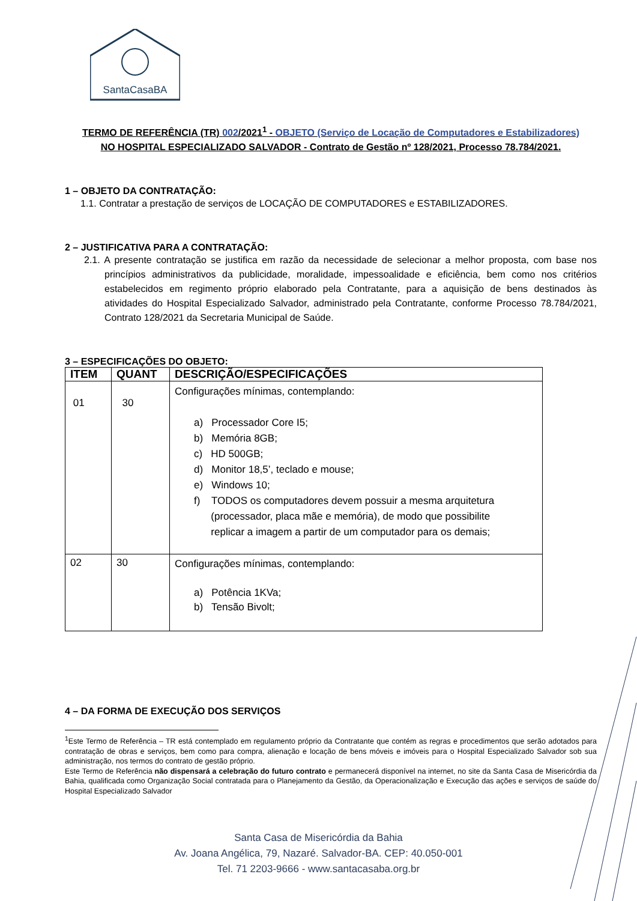SantaCasaBA
TERMO DE REFERÊNCIA (TR) 002/2021<sup>1</sup> - OBJETO (Serviço de Locação de Computadores e Estabilizadores)
NO HOSPITAL ESPECIALIZADO SALVADOR - Contrato de Gestão nº 128/2021, Processo 78.784/2021.
1 – OBJETO DA CONTRATAÇÃO:
1.1. Contratar a prestação de serviços de LOCAÇÃO DE COMPUTADORES e ESTABILIZADORES.
2 – JUSTIFICATIVA PARA A CONTRATAÇÃO:
2.1. A presente contratação se justifica em razão da necessidade de selecionar a melhor proposta, com base nos princípios administrativos da publicidade, moralidade, impessoalidade e eficiência, bem como nos critérios estabelecidos em regimento próprio elaborado pela Contratante, para a aquisição de bens destinados às atividades do Hospital Especializado Salvador, administrado pela Contratante, conforme Processo 78.784/2021, Contrato 128/2021 da Secretaria Municipal de Saúde.
3 – ESPECIFICAÇÕES DO OBJETO:
| ITEM | QUANT | DESCRIÇÃO/ESPECIFICAÇÕES |
| --- | --- | --- |
| 01 | 30 | Configurações mínimas, contemplando: a) Processador Core I5; b) Memória 8GB; c) HD 500GB; d) Monitor 18,5’, teclado e mouse; e) Windows 10; f) TODOS os computadores devem possuir a mesma arquitetura (processador, placa mãe e memória), de modo que possibilite replicar a imagem a partir de um computador para os demais; |
| 02 | 30 | Configurações mínimas, contemplando: a) Potência 1KVa; b) Tensão Bivolt; |
4 – DA FORMA DE EXECUÇÃO DOS SERVIÇOS
<sup>1</sup> Este Termo de Referência – TR está contemplado em regulamento próprio da Contratante que contém as regras e procedimentos que serão adotados para contratação de obras e serviços, bem como para compra, alienação e locação de bens móveis e imóveis para o Hospital Especializado Salvador sob sua administração, nos termos do contrato de gestão próprio.
Este Termo de Referência não dispensará a celebração do futuro contrato e permanecerá disponível na internet, no site da Santa Casa de Misericórdia da Bahia, qualificada como Organização Social contratada para o Planejamento da Gestão, da Operacionalização e Execução das ações e serviços de saúde do Hospital Especializado Salvador
Santa Casa de Misericórdia da Bahia
Av. Joana Angélica, 79, Nazaré. Salvador-BA. CEP: 40.050-001
Tel. 71 2203-9666 - www.santacasaba.org.br